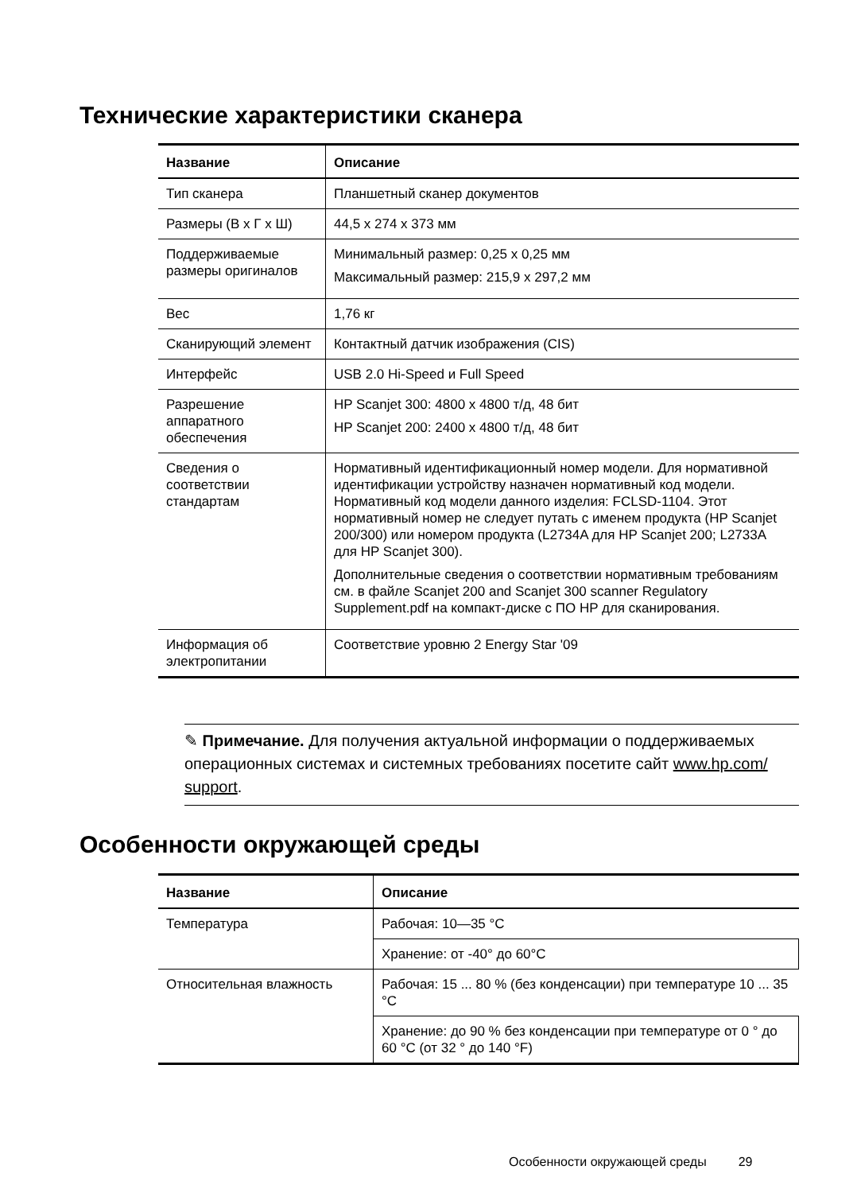Технические характеристики сканера
| Название | Описание |
| --- | --- |
| Тип сканера | Планшетный сканер документов |
| Размеры (В x Г x Ш) | 44,5 x 274 x 373 мм |
| Поддерживаемые размеры оригиналов | Минимальный размер: 0,25 x 0,25 мм Максимальный размер: 215,9 x 297,2 мм |
| Вес | 1,76 кг |
| Сканирующий элемент | Контактный датчик изображения (CIS) |
| Интерфейс | USB 2.0 Hi-Speed и Full Speed |
| Разрешение аппаратного обеспечения | HP Scanjet 300: 4800 x 4800 т/д, 48 бит HP Scanjet 200: 2400 x 4800 т/д, 48 бит |
| Сведения о соответствии стандартам | Нормативный идентификационный номер модели. Для нормативной идентификации устройству назначен нормативный код модели. Нормативный код модели данного изделия: FCLSD-1104. Этот нормативный номер не следует путать с именем продукта (HP Scanjet 200/300) или номером продукта (L2734A для HP Scanjet 200; L2733A для HP Scanjet 300). Дополнительные сведения о соответствии нормативным требованиям см. в файле Scanjet 200 and Scanjet 300 scanner Regulatory Supplement.pdf на компакт-диске с ПО HP для сканирования. |
| Информация об электропитании | Соответствие уровню 2 Energy Star '09 |
✎ Примечание. Для получения актуальной информации о поддерживаемых операционных системах и системных требованиях посетите сайт www.hp.com/ support.
Особенности окружающей среды
| Название | Описание |
| --- | --- |
| Температура | Рабочая: 10—35 °C |
| | Хранение: от -40° до 60°C |
| Относительная влажность | Рабочая: 15 ... 80 % (без конденсации) при температуре 10 ... 35 °C |
| | Хранение: до 90 % без конденсации при температуре от 0 ° до 60 °C (от 32 ° до 140 °F) |
Особенности окружающей среды 29